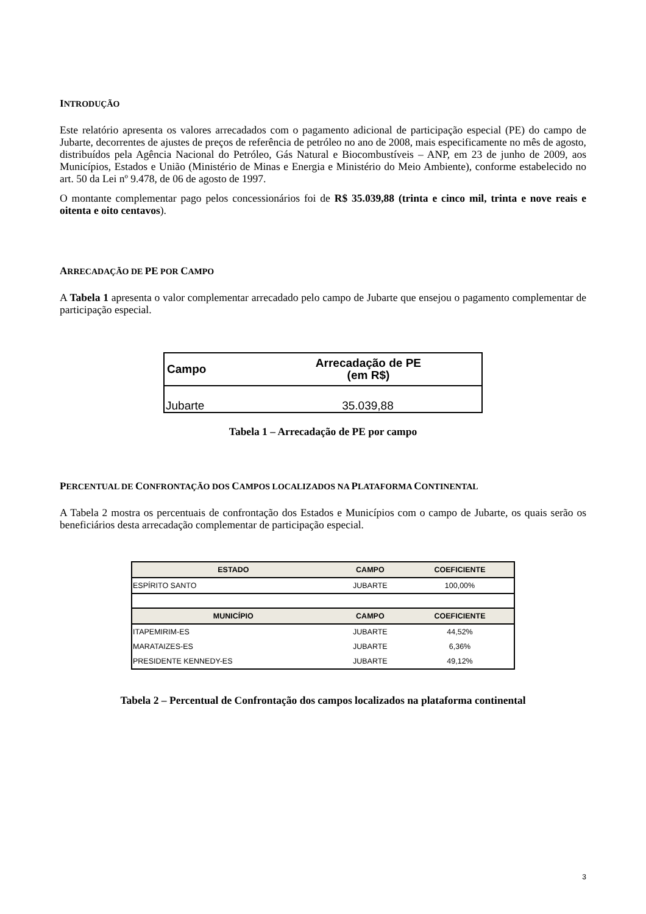INTRODUÇÃO
Este relatório apresenta os valores arrecadados com o pagamento adicional de participação especial (PE) do campo de Jubarte, decorrentes de ajustes de preços de referência de petróleo no ano de 2008, mais especificamente no mês de agosto, distribuídos pela Agência Nacional do Petróleo, Gás Natural e Biocombustíveis – ANP, em 23 de junho de 2009, aos Municípios, Estados e União (Ministério de Minas e Energia e Ministério do Meio Ambiente), conforme estabelecido no art. 50 da Lei nº 9.478, de 06 de agosto de 1997.
O montante complementar pago pelos concessionários foi de R$ 35.039,88 (trinta e cinco mil, trinta e nove reais e oitenta e oito centavos).
ARRECADAÇÃO DE PE POR CAMPO
A Tabela 1 apresenta o valor complementar arrecadado pelo campo de Jubarte que ensejou o pagamento complementar de participação especial.
| Campo | Arrecadação de PE (em R$) |
| --- | --- |
| Jubarte | 35.039,88 |
Tabela 1 – Arrecadação de PE por campo
PERCENTUAL DE CONFRONTAÇÃO DOS CAMPOS LOCALIZADOS NA PLATAFORMA CONTINENTAL
A Tabela 2 mostra os percentuais de confrontação dos Estados e Municípios com o campo de Jubarte, os quais serão os beneficiários desta arrecadação complementar de participação especial.
| ESTADO | CAMPO | COEFICIENTE |
| --- | --- | --- |
| ESPÍRITO SANTO | JUBARTE | 100,00% |
| MUNICÍPIO | CAMPO | COEFICIENTE |
| ITAPEMIRIM-ES | JUBARTE | 44,52% |
| MARATAIZES-ES | JUBARTE | 6,36% |
| PRESIDENTE KENNEDY-ES | JUBARTE | 49,12% |
Tabela 2 – Percentual de Confrontação dos campos localizados na plataforma continental
3